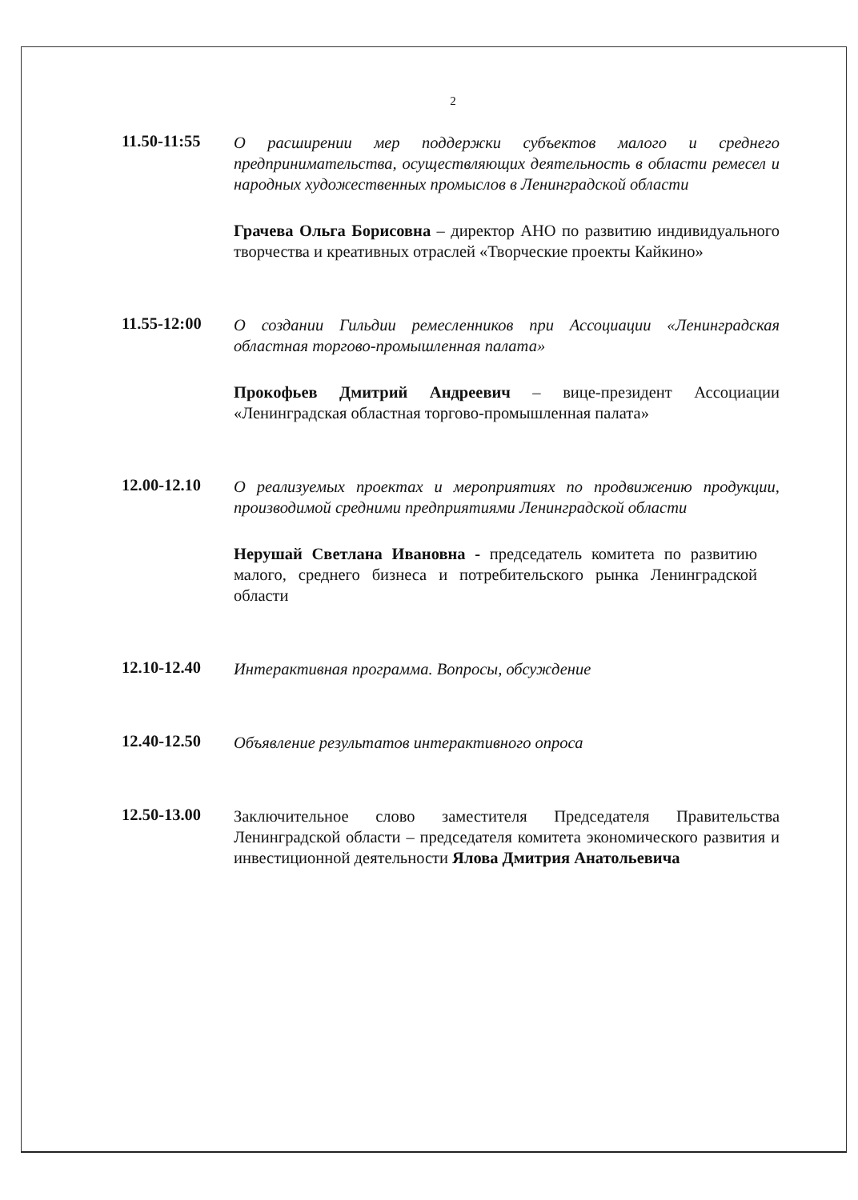2
11.50-11:55
О расширении мер поддержки субъектов малого и среднего предпринимательства, осуществляющих деятельность в области ремесел и народных художественных промыслов в Ленинградской области
Грачева Ольга Борисовна – директор АНО по развитию индивидуального творчества и креативных отраслей «Творческие проекты Кайкино»
11.55-12:00
О создании Гильдии ремесленников при Ассоциации «Ленинградская областная торгово-промышленная палата»
Прокофьев Дмитрий Андреевич – вице-президент Ассоциации «Ленинградская областная торгово-промышленная палата»
12.00-12.10
О реализуемых проектах и мероприятиях по продвижению продукции, производимой средними предприятиями Ленинградской области
Нерушай Светлана Ивановна - председатель комитета по развитию малого, среднего бизнеса и потребительского рынка Ленинградской области
12.10-12.40
Интерактивная программа. Вопросы, обсуждение
12.40-12.50
Объявление результатов интерактивного опроса
12.50-13.00
Заключительное слово заместителя Председателя Правительства Ленинградской области – председателя комитета экономического развития и инвестиционной деятельности Ялова Дмитрия Анатольевича